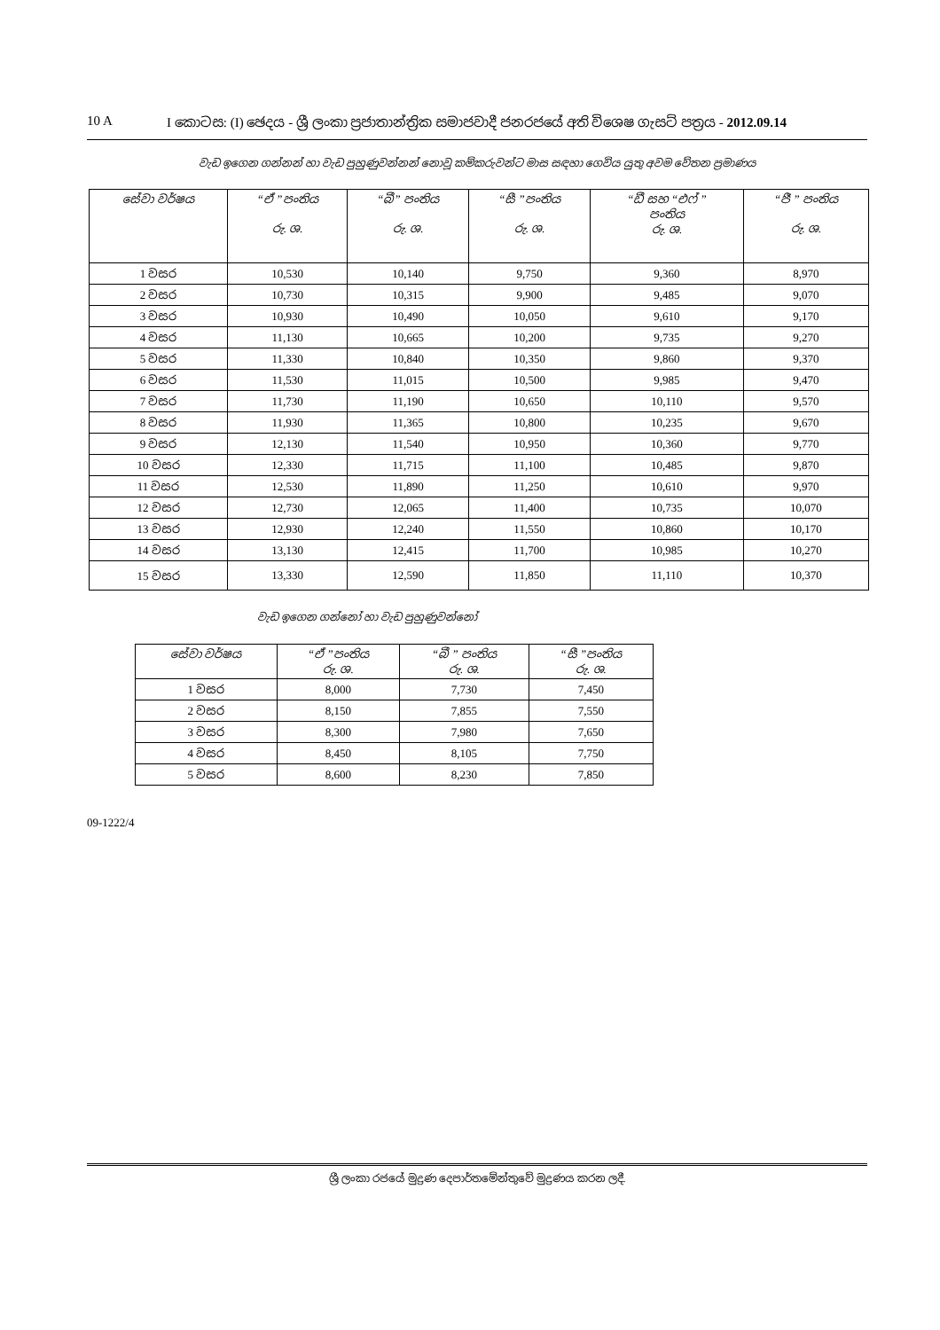10 A I කොටස: (I) ඡෙදය - ශ්‍රී ලංකා ප්‍රජාතාන්ත්‍රික සමාජවාදී ජනරජයේ අති විශෙෂ ගැසට් පත්‍රය - 2012.09.14
වැඩ ඉගෙන ගන්නන් හා වැඩ පුහුණුවන්නන් නොවූ කම්කරුවන්ට මාස සඳහා ගෙවිය යුතු අවම වේතන ප්‍රමාණය
| සේවා වර්ෂය | “ඒ ”පංතිය රු. ශ. | “බී” පංතිය රු. ශ. | “සී ”පංතිය රු. ශ. | “ඩී සහ “එෆ් ” පංතිය රු. ශ. | “ජී ” පංතිය රු. ශ. |
| --- | --- | --- | --- | --- | --- |
| 1 වසර | 10,530 | 10,140 | 9,750 | 9,360 | 8,970 |
| 2 වසර | 10,730 | 10,315 | 9,900 | 9,485 | 9,070 |
| 3 වසර | 10,930 | 10,490 | 10,050 | 9,610 | 9,170 |
| 4 වසර | 11,130 | 10,665 | 10,200 | 9,735 | 9,270 |
| 5 වසර | 11,330 | 10,840 | 10,350 | 9,860 | 9,370 |
| 6 වසර | 11,530 | 11,015 | 10,500 | 9,985 | 9,470 |
| 7 වසර | 11,730 | 11,190 | 10,650 | 10,110 | 9,570 |
| 8 වසර | 11,930 | 11,365 | 10,800 | 10,235 | 9,670 |
| 9 වසර | 12,130 | 11,540 | 10,950 | 10,360 | 9,770 |
| 10 වසර | 12,330 | 11,715 | 11,100 | 10,485 | 9,870 |
| 11 වසර | 12,530 | 11,890 | 11,250 | 10,610 | 9,970 |
| 12 වසර | 12,730 | 12,065 | 11,400 | 10,735 | 10,070 |
| 13 වසර | 12,930 | 12,240 | 11,550 | 10,860 | 10,170 |
| 14 වසර | 13,130 | 12,415 | 11,700 | 10,985 | 10,270 |
| 15 වසර | 13,330 | 12,590 | 11,850 | 11,110 | 10,370 |
වැඩ ඉගෙන ගන්නෝ හා වැඩ පුහුණුවන්නෝ
| සේවා වර්ෂය | “ඒ ”පංතිය රු. ශ. | “බී ” පංතිය රු. ශ. | “සී ”පංතිය රු. ශ. |
| --- | --- | --- | --- |
| 1 වසර | 8,000 | 7,730 | 7,450 |
| 2 වසර | 8,150 | 7,855 | 7,550 |
| 3 වසර | 8,300 | 7,980 | 7,650 |
| 4 වසර | 8,450 | 8,105 | 7,750 |
| 5 වසර | 8,600 | 8,230 | 7,850 |
09-1222/4
ශ්‍රී ලංකා රජයේ මුද්‍රණ දෙපාර්තමේන්තුවේ මුද්‍රණය කරන ලදී.